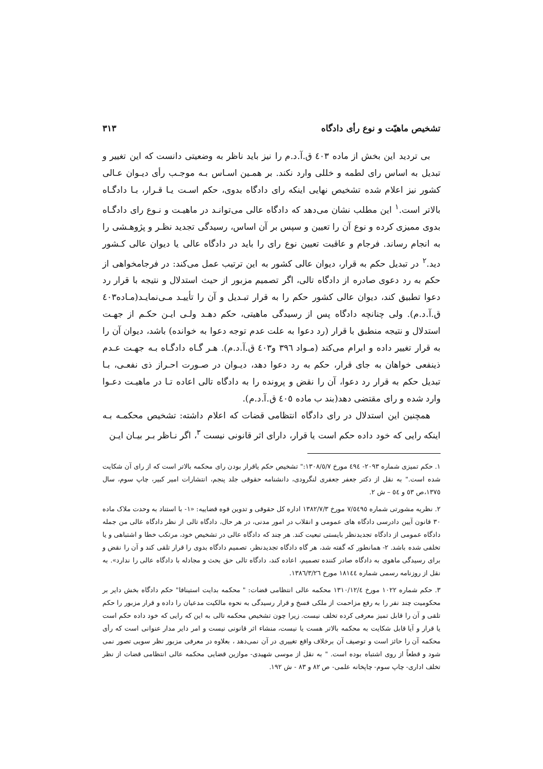تشخیص ماهیّت و نوع رأی دادگاه ۳۱۳
بی تردید این بخش از ماده ٤٠٣ ق.آ.د.م را نیز باید ناظر به وضعیتی دانست که این تغییر و تبدیل به اساس رای لطمه و خللی وارد نکند. بر همـین اسـاس بـه موجـب رأی دیـوان عـالی کشور نیز اعلام شده تشخیص نهایی اینکه رای دادگاه بدوی، حکم اسـت یـا قـرار، بـا دادگـاه بالاتر است.<sup>۱</sup> این مطلب نشان می‌دهد که دادگاه عالی می‌توانـد در ماهیـت و نـوع رای دادگـاه بدوی ممیزی کرده و نوع آن را تعیین و سپس بر آن اساس، رسیدگی تجدید نظـر و پژوهـشی را به انجام رساند. فرجام و عاقبت تعیین نوع رای را باید در دادگاه عالی یا دیوان عالی کـشور دید.<sup>۲</sup> در تبدیل حکم به قرار، دیوان عالی کشور به این ترتیب عمل می‌کند: در فرجامخواهی از حکم به رد دعوی صادره از دادگاه تالی، اگر تصمیم مزبور از حیث استدلال و نتیجه با قرار رد دعوا تطبیق کند، دیوان عالی کشور حکم را به قرار تبـدیل و آن را تأییـد مـی‌نمایـد(مـاده٤٠٣ ق.آ.د.م). ولی چنانچه دادگاه پس از رسیدگی ماهیتی، حکم دهـد ولـی ایـن حکـم از جهـت استدلال و نتیجه منطبق با قرار (رد دعوا به علت عدم توجه دعوا به خوانده) باشد، دیوان آن را به قرار تغییر داده و ابرام می‌کند (مـواد ٣٩٦ و٤٠٣ ق.آ.د.م). هـر گـاه دادگـاه بـه جهـت عـدم ذینفعی خواهان به جای قرار، حکم به رد دعوا دهد، دیـوان در صـورت احـراز ذی نفعـی، بـا تبدیل حکم به قرار رد دعوا، آن را نقض و پرونده را به دادگاه تالی اعاده تـا در ماهیـت دعـوا وارد شده و رای مقتضی دهد(بند ب ماده ٤٠٥ ق.آ.د.م).
همچنین این استدلال در رای دادگاه انتظامی قضات که اعلام داشته: تشخیص محکمـه بـه اینکه رایی که خود داده حکم است یا قرار، دارای اثر قانونی نیست <sup>۳</sup>، اگر نـاظر بـر بیـان ایـن
۱. حکم تمیزی شماره ۲۰۹۳- ٤٩٤ مورخ ۱۳۰۸/٥/۷:" تشخیص حکم یاقرار بودن رای محکمه بالاتر است که از رای آن شکایت شده است." به نقل از دکتر جعفر جعفری لنگرودی، دانشنامه حقوقی جلد پنجم، انتشارات امیر کبیر، چاپ سوم، سال ۱۳۷٥،ص ٥۳ و ٥٤ – ش ۲.
۲. نظریه مشورتی شماره ۷/٥٤٩٥ مورخ ۱۳۸۲/۷/۳ اداره کل حقوقی و تدوین قوه قضاییه: «۱- با استناد به وحدت ملاک ماده ۳۰ قانون آیین دادرسی دادگاه های عمومی و انقلاب در امور مدنی، در هر حال، دادگاه تالی از نظر دادگاه عالی من جمله دادگاه عمومی از دادگاه تجدیدنظر بایستی تبعیت کند. هر چند که دادگاه عالی در تشخیص خود، مرتکب خطا و اشتباهی و یا تخلفی شده باشد. ۲- همانطور که گفته شد، هر گاه دادگاه تجدیدنظر، تصمیم دادگاه بدوی را قرار تلقی کند و آن را نقض و برای رسیدگی ماهوی به دادگاه صادر کننده تصمیم، اعاده کند، دادگاه تالی حق بحث و مجادله با دادگاه عالی را ندارد». به نقل از روزنامه رسمی شماره ۱۸۱٤٤ مورخ ۱۳۸٦/۳/۲٦.
۳. حکم شماره ۱۰۲۲ مورخ ۱۳۱۰/۱۲/٤ محکمه عالی انتظامی قضات: " محکمه بدایت استینافا" حکم دادگاه بخش دایر بر محکومیت چند نفر را به رفع مزاحمت از ملکی فسخ و قرار رسیدگی به نحوه مالکیت مدعیان را داده و قرار مزبور را حکم تلقی و آن را قابل تمیز معرفی کرده تخلف نیست. زیرا چون تشخیص محکمه تالی به این که رایی که خود داده حکم است یا قرار و آیا قابل شکایت به محکمه بالاتر هست یا نیست، منشاء اثر قانونی نیست و امر دایر مدار عنوانی است که رأی محکمه آن را حائز است و توصیف آن برخلاف واقع تغییری در آن نمی‌دهد ، بعلاوه در معرفی مزبور نظر سویی تصور نمی شود و قطعاً از روی اشتباه بوده است. " به نقل از موسی شهیدی- موازین قضایی محکمه عالی انتظامی قضات از نظر تخلف اداری- چاپ سوم- چاپخانه علمی- ص ۸۲ و ۸۳ - ش ۱۹۲.